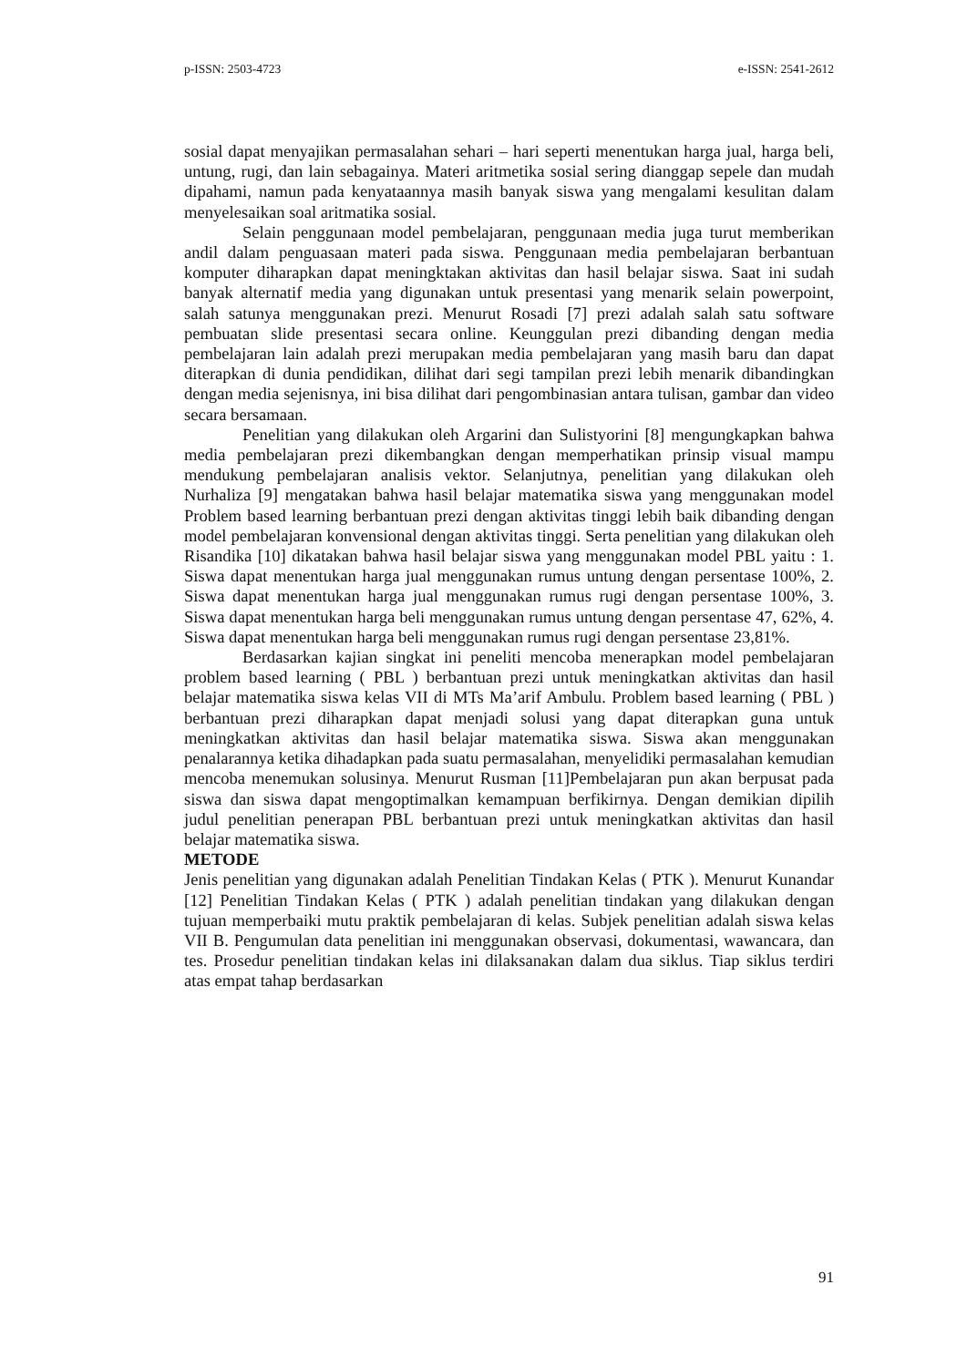p-ISSN: 2503-4723 e-ISSN: 2541-2612
sosial dapat menyajikan permasalahan sehari – hari seperti menentukan harga jual, harga beli, untung, rugi, dan lain sebagainya. Materi aritmetika sosial sering dianggap sepele dan mudah dipahami, namun pada kenyataannya masih banyak siswa yang mengalami kesulitan dalam menyelesaikan soal aritmatika sosial.
Selain penggunaan model pembelajaran, penggunaan media juga turut memberikan andil dalam penguasaan materi pada siswa. Penggunaan media pembelajaran berbantuan komputer diharapkan dapat meningktakan aktivitas dan hasil belajar siswa. Saat ini sudah banyak alternatif media yang digunakan untuk presentasi yang menarik selain powerpoint, salah satunya menggunakan prezi. Menurut Rosadi [7] prezi adalah salah satu software pembuatan slide presentasi secara online. Keunggulan prezi dibanding dengan media pembelajaran lain adalah prezi merupakan media pembelajaran yang masih baru dan dapat diterapkan di dunia pendidikan, dilihat dari segi tampilan prezi lebih menarik dibandingkan dengan media sejenisnya, ini bisa dilihat dari pengombinasian antara tulisan, gambar dan video secara bersamaan.
Penelitian yang dilakukan oleh Argarini dan Sulistyorini [8] mengungkapkan bahwa media pembelajaran prezi dikembangkan dengan memperhatikan prinsip visual mampu mendukung pembelajaran analisis vektor. Selanjutnya, penelitian yang dilakukan oleh Nurhaliza [9] mengatakan bahwa hasil belajar matematika siswa yang menggunakan model Problem based learning berbantuan prezi dengan aktivitas tinggi lebih baik dibanding dengan model pembelajaran konvensional dengan aktivitas tinggi. Serta penelitian yang dilakukan oleh Risandika [10] dikatakan bahwa hasil belajar siswa yang menggunakan model PBL yaitu : 1. Siswa dapat menentukan harga jual menggunakan rumus untung dengan persentase 100%, 2. Siswa dapat menentukan harga jual menggunakan rumus rugi dengan persentase 100%, 3. Siswa dapat menentukan harga beli menggunakan rumus untung dengan persentase 47, 62%, 4. Siswa dapat menentukan harga beli menggunakan rumus rugi dengan persentase 23,81%.
Berdasarkan kajian singkat ini peneliti mencoba menerapkan model pembelajaran problem based learning ( PBL ) berbantuan prezi untuk meningkatkan aktivitas dan hasil belajar matematika siswa kelas VII di MTs Ma’arif Ambulu. Problem based learning ( PBL ) berbantuan prezi diharapkan dapat menjadi solusi yang dapat diterapkan guna untuk meningkatkan aktivitas dan hasil belajar matematika siswa. Siswa akan menggunakan penalarannya ketika dihadapkan pada suatu permasalahan, menyelidiki permasalahan kemudian mencoba menemukan solusinya. Menurut Rusman [11]Pembelajaran pun akan berpusat pada siswa dan siswa dapat mengoptimalkan kemampuan berfikirnya. Dengan demikian dipilih judul penelitian penerapan PBL berbantuan prezi untuk meningkatkan aktivitas dan hasil belajar matematika siswa.
METODE
Jenis penelitian yang digunakan adalah Penelitian Tindakan Kelas ( PTK ). Menurut Kunandar [12] Penelitian Tindakan Kelas ( PTK ) adalah penelitian tindakan yang dilakukan dengan tujuan memperbaiki mutu praktik pembelajaran di kelas. Subjek penelitian adalah siswa kelas VII B. Pengumulan data penelitian ini menggunakan observasi, dokumentasi, wawancara, dan tes. Prosedur penelitian tindakan kelas ini dilaksanakan dalam dua siklus. Tiap siklus terdiri atas empat tahap berdasarkan
91